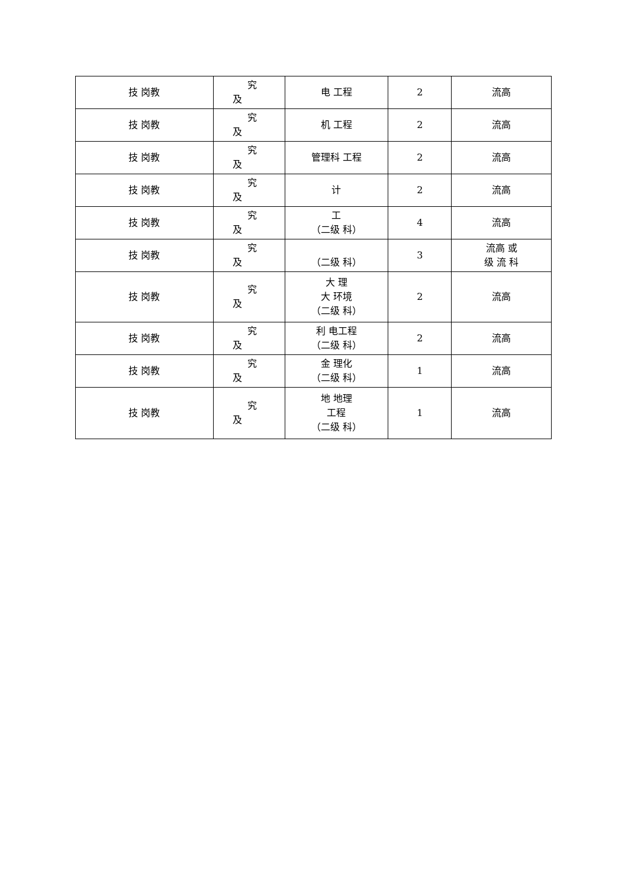| 技 岗教 | 究 及 | 电 工程 | 2 | 流高 |
| 技 岗教 | 究 及 | 机 工程 | 2 | 流高 |
| 技 岗教 | 究 及 | 管理科 工程 | 2 | 流高 |
| 技 岗教 | 究 及 | 计 | 2 | 流高 |
| 技 岗教 | 究 及 | 工 （二级 科） | 4 | 流高 |
| 技 岗教 | 究 及 | （二级 科） | 3 | 流高 或 级 流 科 |
| 技 岗教 | 究 及 | 大 理 大 环境 （二级 科） | 2 | 流高 |
| 技 岗教 | 究 及 | 利 电工程 （二级 科） | 2 | 流高 |
| 技 岗教 | 究 及 | 金 理化 （二级 科） | 1 | 流高 |
| 技 岗教 | 究 及 | 地 地理 工程 （二级 科） | 1 | 流高 |